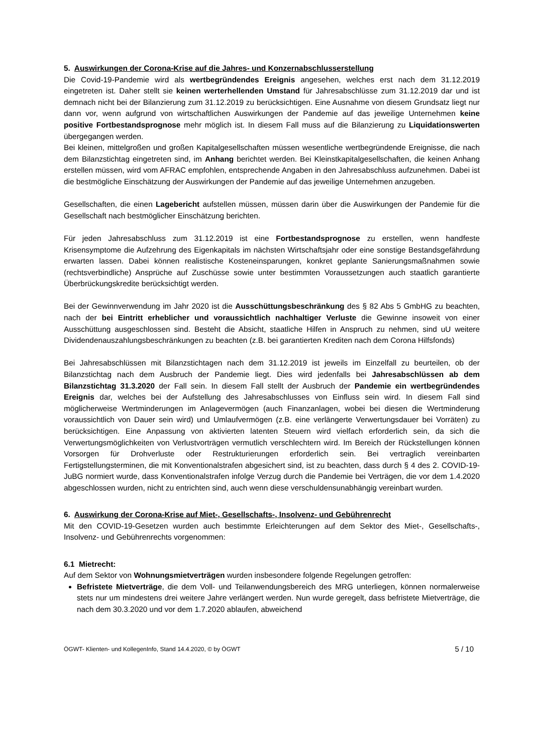5. Auswirkungen der Corona-Krise auf die Jahres- und Konzernabschlusserstellung
Die Covid-19-Pandemie wird als wertbegründendes Ereignis angesehen, welches erst nach dem 31.12.2019 eingetreten ist. Daher stellt sie keinen werterhellenden Umstand für Jahresabschlüsse zum 31.12.2019 dar und ist demnach nicht bei der Bilanzierung zum 31.12.2019 zu berücksichtigen. Eine Ausnahme von diesem Grundsatz liegt nur dann vor, wenn aufgrund von wirtschaftlichen Auswirkungen der Pandemie auf das jeweilige Unternehmen keine positive Fortbestandsprognose mehr möglich ist. In diesem Fall muss auf die Bilanzierung zu Liquidationswerten übergegangen werden.
Bei kleinen, mittelgroßen und großen Kapitalgesellschaften müssen wesentliche wertbegründende Ereignisse, die nach dem Bilanzstichtag eingetreten sind, im Anhang berichtet werden. Bei Kleinstkapitalgesellschaften, die keinen Anhang erstellen müssen, wird vom AFRAC empfohlen, entsprechende Angaben in den Jahresabschluss aufzunehmen. Dabei ist die bestmögliche Einschätzung der Auswirkungen der Pandemie auf das jeweilige Unternehmen anzugeben.
Gesellschaften, die einen Lagebericht aufstellen müssen, müssen darin über die Auswirkungen der Pandemie für die Gesellschaft nach bestmöglicher Einschätzung berichten.
Für jeden Jahresabschluss zum 31.12.2019 ist eine Fortbestandsprognose zu erstellen, wenn handfeste Krisensymptome die Aufzehrung des Eigenkapitals im nächsten Wirtschaftsjahr oder eine sonstige Bestandsgefährdung erwarten lassen. Dabei können realistische Kosteneinsparungen, konkret geplante Sanierungsmaßnahmen sowie (rechtsverbindliche) Ansprüche auf Zuschüsse sowie unter bestimmten Voraussetzungen auch staatlich garantierte Überbrückungskredite berücksichtigt werden.
Bei der Gewinnverwendung im Jahr 2020 ist die Ausschüttungsbeschränkung des § 82 Abs 5 GmbHG zu beachten, nach der bei Eintritt erheblicher und voraussichtlich nachhaltiger Verluste die Gewinne insoweit von einer Ausschüttung ausgeschlossen sind. Besteht die Absicht, staatliche Hilfen in Anspruch zu nehmen, sind uU weitere Dividendenauszahlungsbeschränkungen zu beachten (z.B. bei garantierten Krediten nach dem Corona Hilfsfonds)
Bei Jahresabschlüssen mit Bilanzstichtagen nach dem 31.12.2019 ist jeweils im Einzelfall zu beurteilen, ob der Bilanzstichtag nach dem Ausbruch der Pandemie liegt. Dies wird jedenfalls bei Jahresabschlüssen ab dem Bilanzstichtag 31.3.2020 der Fall sein. In diesem Fall stellt der Ausbruch der Pandemie ein wertbegründendes Ereignis dar, welches bei der Aufstellung des Jahresabschlusses von Einfluss sein wird. In diesem Fall sind möglicherweise Wertminderungen im Anlagevermögen (auch Finanzanlagen, wobei bei diesen die Wertminderung voraussichtlich von Dauer sein wird) und Umlaufvermögen (z.B. eine verlängerte Verwertungsdauer bei Vorräten) zu berücksichtigen. Eine Anpassung von aktivierten latenten Steuern wird vielfach erforderlich sein, da sich die Verwertungsmöglichkeiten von Verlustvorträgen vermutlich verschlechtern wird. Im Bereich der Rückstellungen können Vorsorgen für Drohverluste oder Restrukturierungen erforderlich sein. Bei vertraglich vereinbarten Fertigstellungsterminen, die mit Konventionalstrafen abgesichert sind, ist zu beachten, dass durch § 4 des 2. COVID-19-JuBG normiert wurde, dass Konventionalstrafen infolge Verzug durch die Pandemie bei Verträgen, die vor dem 1.4.2020 abgeschlossen wurden, nicht zu entrichten sind, auch wenn diese verschuldensunabhängig vereinbart wurden.
6. Auswirkung der Corona-Krise auf Miet-, Gesellschafts-, Insolvenz- und Gebührenrecht
Mit den COVID-19-Gesetzen wurden auch bestimmte Erleichterungen auf dem Sektor des Miet-, Gesellschafts-, Insolvenz- und Gebührenrechts vorgenommen:
6.1 Mietrecht:
Auf dem Sektor von Wohnungsmietverträgen wurden insbesondere folgende Regelungen getroffen:
Befristete Mietverträge, die dem Voll- und Teilanwendungsbereich des MRG unterliegen, können normalerweise stets nur um mindestens drei weitere Jahre verlängert werden. Nun wurde geregelt, dass befristete Mietverträge, die nach dem 30.3.2020 und vor dem 1.7.2020 ablaufen, abweichend
ÖGWT- Klienten- und KollegenInfo, Stand 14.4.2020, © by ÖGWT 5 / 10